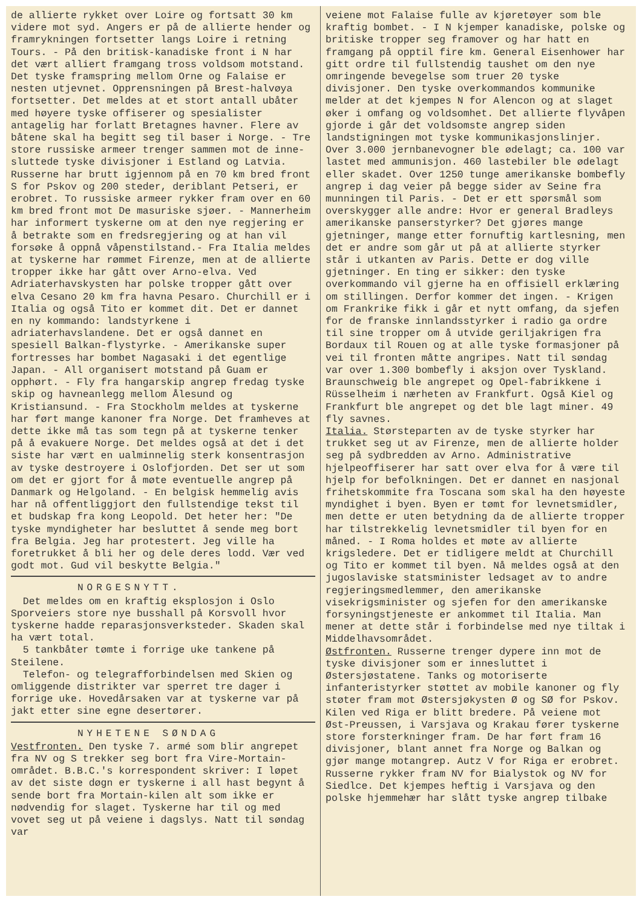de allierte rykket over Loire og fortsatt 30 km videre mot syd. Angers er på de allierte hender og framrykningen fortsetter langs Loire i retning Tours. - På den britisk-kanadiske front i N har det vært alliert framgang tross voldsom motstand. Det tyske framspring mellom Orne og Falaise er nesten utjevnet. Opprensningen på Brest-halvøya fortsetter. Det meldes at et stort antall ubåter med høyere tyske offiserer og spesialister antagelig har forlatt Bretagnes havner. Flere av båtene skal ha begitt seg til baser i Norge. - Tre store russiske armeer trenger sammen mot de inne-sluttede tyske divisjoner i Estland og Latvia. Russerne har brutt igjennom på en 70 km bred front S for Pskov og 200 steder, deriblant Petseri, er erobret. To russiske armeer rykker fram over en 60 km bred front mot De masuriske sjøer. - Mannerheim har informert tyskerne om at den nye regjering er å betrakte som en fredsregjering og at han vil forsøke å oppnå våpenstilstand.- Fra Italia meldes at tyskerne har rømmet Firenze, men at de allierte tropper ikke har gått over Arno-elva. Ved Adriaterhavskysten har polske tropper gått over elva Cesano 20 km fra havna Pesaro. Churchill er i Italia og også Tito er kommet dit. Det er dannet en ny kommando: landstyrkene i adriaterhavslandene. Det er også dannet en spesiell Balkan-flystyrke. - Amerikanske super fortresses har bombet Nagasaki i det egentlige Japan. - All organisert motstand på Guam er opphørt. - Fly fra hangarskip angrep fredag tyske skip og havneanlegg mellom Ålesund og Kristiansund. - Fra Stockholm meldes at tyskerne har ført mange kanoner fra Norge. Det framheves at dette ikke må tas som tegn på at tyskerne tenker på å evakuere Norge. Det meldes også at det i det siste har vært en ualminnelig sterk konsentrasjon av tyske destroyere i Oslofjorden. Det ser ut som om det er gjort for å møte eventuelle angrep på Danmark og Helgoland. - En belgisk hemmelig avis har nå offentliggjort den fullstendige tekst til et budskap fra kong Leopold. Det heter her: "De tyske myndigheter har besluttet å sende meg bort fra Belgia. Jeg har protestert. Jeg ville ha foretrukket å bli her og dele deres lodd. Vær ved godt mot. Gud vil beskytte Belgia."
NORGESNYTT.
Det meldes om en kraftig eksplosjon i Oslo Sporveiers store nye busshall på Korsvoll hvor tyskerne hadde reparasjonsverksteder. Skaden skal ha vært total.
5 tankbåter tømte i forrige uke tankene på Steilene.
Telefon- og telegrafforbindelsen med Skien og omliggende distrikter var sperret tre dager i forrige uke. Hovedårsaken var at tyskerne var på jakt etter sine egne desertører.
NYHETENE SØNDAG
Vestfronten. Den tyske 7. armé som blir angrepet fra NV og S trekker seg bort fra Vire-Mortain-området. B.B.C.'s korrespondent skriver: I løpet av det siste døgn er tyskerne i all hast begynt å sende bort fra Mortain-kilen alt som ikke er nødvendig for slaget. Tyskerne har til og med vovet seg ut på veiene i dagslys. Natt til søndag var
veiene mot Falaise fulle av kjøretøyer som ble kraftig bombet. - I N kjemper kanadiske, polske og britiske tropper seg framover og har hatt en framgang på opptil fire km. General Eisenhower har gitt ordre til fullstendig taushet om den nye omringende bevegelse som truer 20 tyske divisjoner. Den tyske overkommandos kommunike melder at det kjempes N for Alencon og at slaget øker i omfang og voldsomhet. Det allierte flyvåpen gjorde i går det voldsomste angrep siden landstigningen mot tyske kommunikasjonslinjer. Over 3.000 jernbanevogner ble ødelagt; ca. 100 var lastet med ammunisjon. 460 lastebiler ble ødelagt eller skadet. Over 1250 tunge amerikanske bombefly angrep i dag veier på begge sider av Seine fra munningen til Paris. - Det er ett spørsmål som overskygger alle andre: Hvor er general Bradleys amerikanske panserstyrker? Det gjøres mange gjetninger, mange etter fornuftig kartlesning, men det er andre som går ut på at allierte styrker står i utkanten av Paris. Dette er dog ville gjetninger. En ting er sikker: den tyske overkommando vil gjerne ha en offisiell erklæring om stillingen. Derfor kommer det ingen. - Krigen om Frankrike fikk i går et nytt omfang, da sjefen for de franske innlandsstyrker i radio ga ordre til sine tropper om å utvide geriljakrigen fra Bordaux til Rouen og at alle tyske formasjoner på vei til fronten måtte angripes. Natt til søndag var over 1.300 bombefly i aksjon over Tyskland. Braunschweig ble angrepet og Opel-fabrikkene i Rüsselheim i nærheten av Frankfurt. Også Kiel og Frankfurt ble angrepet og det ble lagt miner. 49 fly savnes.
Italia. Størsteparten av de tyske styrker har trukket seg ut av Firenze, men de allierte holder seg på sydbredden av Arno. Administrative hjelpeoffiserer har satt over elva for å være til hjelp for befolkningen. Det er dannet en nasjonal frihetskommite fra Toscana som skal ha den høyeste myndighet i byen. Byen er tømt for levnetsmidler, men dette er uten betydning da de allierte tropper har tilstrekkelig levnetsmidler til byen for en måned. - I Roma holdes et møte av allierte krigsledere. Det er tidligere meldt at Churchill og Tito er kommet til byen. Nå meldes også at den jugoslaviske statsminister ledsaget av to andre regjeringsmedlemmer, den amerikanske visekrigsminister og sjefen for den amerikanske forsyningstjeneste er ankommet til Italia. Man mener at dette står i forbindelse med nye tiltak i Middelhavsområdet.
Østfronten. Russerne trenger dypere inn mot de tyske divisjoner som er innesluttet i Østersjøstatene. Tanks og motoriserte infanteristyrker støttet av mobile kanoner og fly støter fram mot Østersjøkysten Ø og SØ for Pskov. Kilen ved Riga er blitt bredere. På veiene mot Øst-Preussen, i Varsjava og Krakau fører tyskerne store forsterkninger fram. De har ført fram 16 divisjoner, blant annet fra Norge og Balkan og gjør mange motangrep. Autz V for Riga er erobret. Russerne rykker fram NV for Bialystok og NV for Siedlce. Det kjempes heftig i Varsjava og den polske hjemmehær har slått tyske angrep tilbake